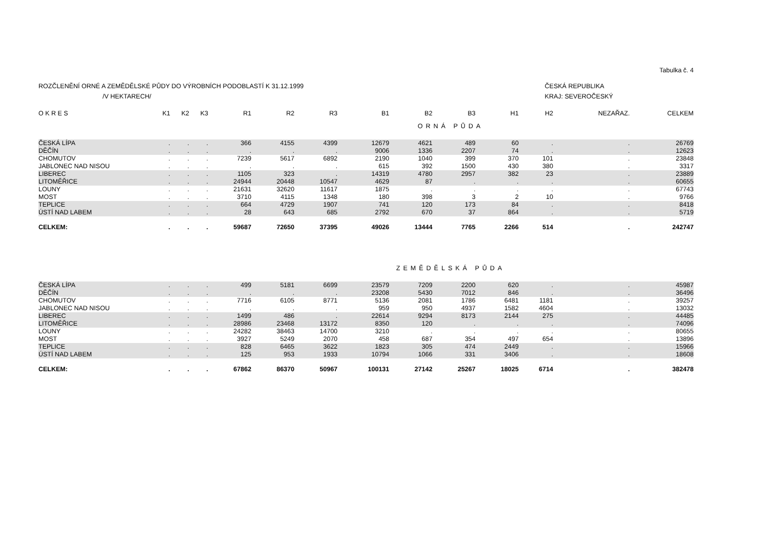Tabulka č. 4
ROZČLENĚNÍ ORNÉ A ZEMĚDĚLSKÉ PŮDY DO VÝROBNÍCH PODOBLASTÍ K 31.12.1999
/V HEKTARECH/
ČESKÁ REPUBLIKA
KRAJ: SEVEROČESKÝ
| O K R E S | K1 | K2 | K3 | R1 | R2 | R3 | B1 | B2 | B3 | H1 | H2 | NEZAŘAZ. | CELKEM |
| --- | --- | --- | --- | --- | --- | --- | --- | --- | --- | --- | --- | --- | --- |
| ORNÁ PŮDA | | | | | | | | | | | | | |
| ČESKÁ LÍPA | . | . | . | 366 | 4155 | 4399 | 12679 | 4621 | 489 | 60 | . | . | 26769 |
| DĚČÍN | . | . | . | . | . | . | 9006 | 1336 | 2207 | 74 | . | . | 12623 |
| CHOMUTOV | . | . | . | 7239 | 5617 | 6892 | 2190 | 1040 | 399 | 370 | 101 | . | 23848 |
| JABLONEC NAD NISOU | . | . | . | . | . | . | 615 | 392 | 1500 | 430 | 380 | . | 3317 |
| LIBEREC | . | . | . | 1105 | 323 | . | 14319 | 4780 | 2957 | 382 | 23 | . | 23889 |
| LITOMĚŘICE | . | . | . | 24944 | 20448 | 10547 | 4629 | 87 | . | . | . | . | 60655 |
| LOUNY | . | . | . | 21631 | 32620 | 11617 | 1875 | . | . | . | . | . | 67743 |
| MOST | . | . | . | 3710 | 4115 | 1348 | 180 | 398 | 3 | 2 | 10 | . | 9766 |
| TEPLICE | . | . | . | 664 | 4729 | 1907 | 741 | 120 | 173 | 84 | . | . | 8418 |
| ÚSTÍ NAD LABEM | . | . | . | 28 | 643 | 685 | 2792 | 670 | 37 | 864 | . | . | 5719 |
| CELKEM: | . | . | . | 59687 | 72650 | 37395 | 49026 | 13444 | 7765 | 2266 | 514 | . | 242747 |
| ZEMĚDĚLSKÁ PŮDA | | | | | | | | | | | | | |
| ČESKÁ LÍPA | . | . | . | 499 | 5181 | 6699 | 23579 | 7209 | 2200 | 620 | . | . | 45987 |
| DĚČÍN | . | . | . | . | . | . | 23208 | 5430 | 7012 | 846 | . | . | 36496 |
| CHOMUTOV | . | . | . | 7716 | 6105 | 8771 | 5136 | 2081 | 1786 | 6481 | 1181 | . | 39257 |
| JABLONEC NAD NISOU | . | . | . | . | . | . | 959 | 950 | 4937 | 1582 | 4604 | . | 13032 |
| LIBEREC | . | . | . | 1499 | 486 | . | 22614 | 9294 | 8173 | 2144 | 275 | . | 44485 |
| LITOMĚŘICE | . | . | . | 28986 | 23468 | 13172 | 8350 | 120 | . | . | . | . | 74096 |
| LOUNY | . | . | . | 24282 | 38463 | 14700 | 3210 | . | . | . | . | . | 80655 |
| MOST | . | . | . | 3927 | 5249 | 2070 | 458 | 687 | 354 | 497 | 654 | . | 13896 |
| TEPLICE | . | . | . | 828 | 6465 | 3622 | 1823 | 305 | 474 | 2449 | . | . | 15966 |
| ÚSTÍ NAD LABEM | . | . | . | 125 | 953 | 1933 | 10794 | 1066 | 331 | 3406 | . | . | 18608 |
| CELKEM: | . | . | . | 67862 | 86370 | 50967 | 100131 | 27142 | 25267 | 18025 | 6714 | . | 382478 |